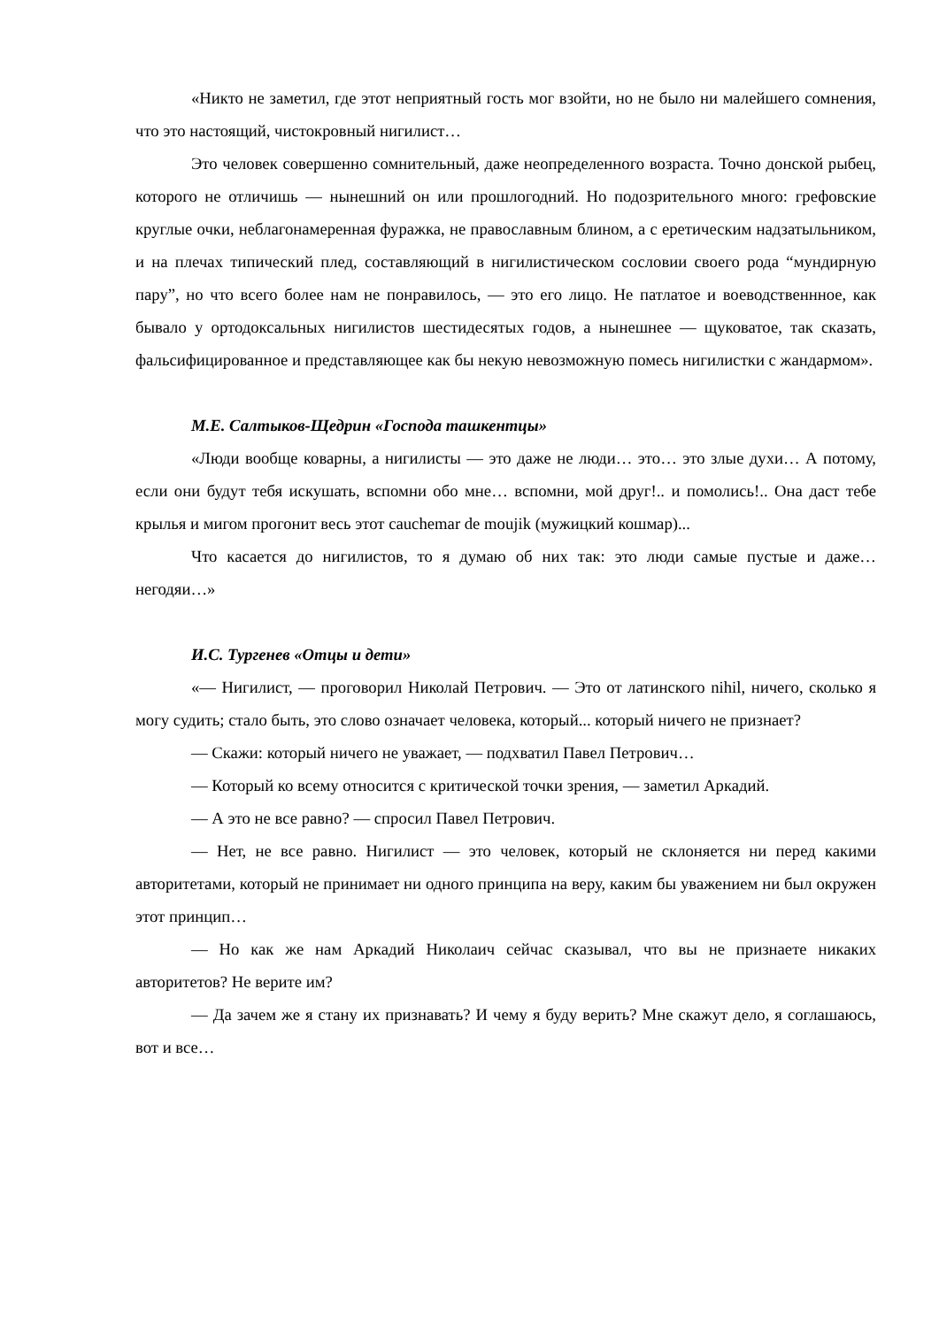«Никто не заметил, где этот неприятный гость мог взойти, но не было ни малейшего сомнения, что это настоящий, чистокровный нигилист…
Это человек совершенно сомнительный, даже неопределенного возраста. Точно донской рыбец, которого не отличишь — нынешний он или прошлогодний. Но подозрительного много: грефовские круглые очки, неблагонамеренная фуражка, не православным блином, а с еретическим надзатыльником, и на плечах типический плед, составляющий в нигилистическом сословии своего рода “мундирную пару”, но что всего более нам не понравилось, — это его лицо. Не патлатое и воеводственнное, как бывало у ортодоксальных нигилистов шестидесятых годов, а нынешнее — щуковатое, так сказать, фальсифицированное и представляющее как бы некую невозможную помесь нигилистки с жандармом».
М.Е. Салтыков-Щедрин «Господа ташкентцы»
«Люди вообще коварны, а нигилисты — это даже не люди… это… это злые духи… А потому, если они будут тебя искушать, вспомни обо мне… вспомни, мой друг!.. и помолись!.. Она даст тебе крылья и мигом прогонит весь этот cauchemar de moujik (мужицкий кошмар)...
Что касается до нигилистов, то я думаю об них так: это люди самые пустые и даже… негодяи…»
И.С. Тургенев «Отцы и дети»
«— Нигилист, — проговорил Николай Петрович. — Это от латинского nihil, ничего, сколько я могу судить; стало быть, это слово означает человека, который... который ничего не признает?
— Скажи: который ничего не уважает, — подхватил Павел Петрович…
— Который ко всему относится с критической точки зрения, — заметил Аркадий.
— А это не все равно? — спросил Павел Петрович.
— Нет, не все равно. Нигилист — это человек, который не склоняется ни перед какими авторитетами, который не принимает ни одного принципа на веру, каким бы уважением ни был окружен этот принцип…
— Но как же нам Аркадий Николаич сейчас сказывал, что вы не признаете никаких авторитетов? Не верите им?
— Да зачем же я стану их признавать? И чему я буду верить? Мне скажут дело, я соглашаюсь, вот и все…